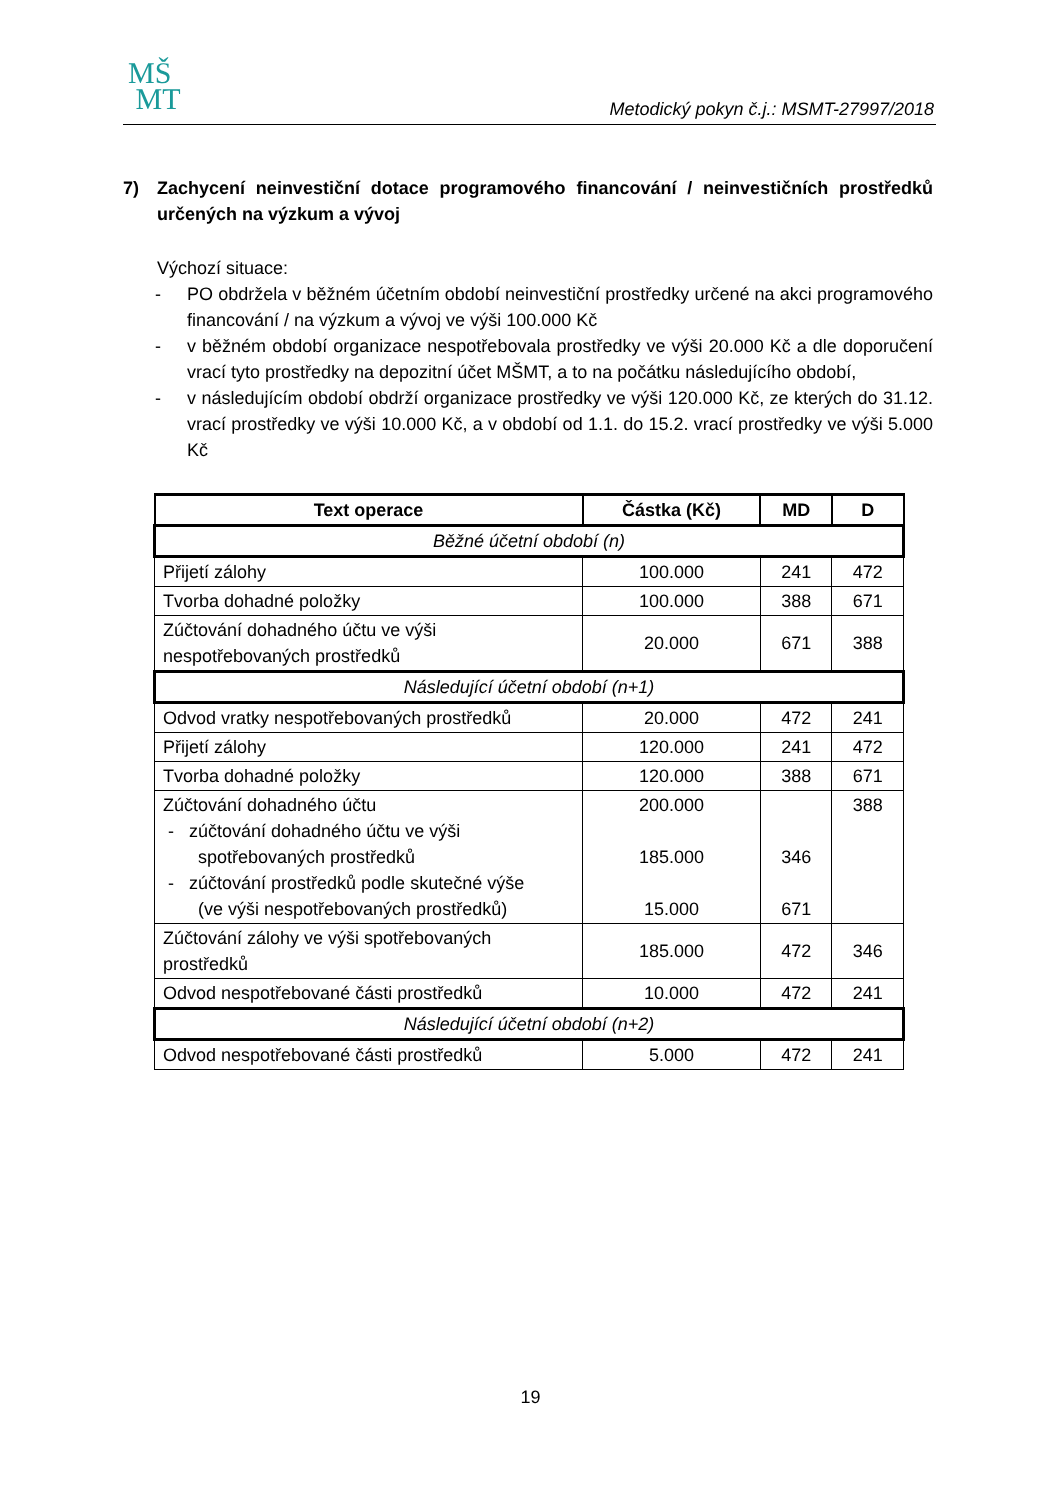MŠ
MT
Metodický pokyn č.j.: MSMT-27997/2018
7) Zachycení neinvestiční dotace programového financování / neinvestičních prostředků určených na výzkum a vývoj
Výchozí situace:
- PO obdržela v běžném účetním období neinvestiční prostředky určené na akci programového financování / na výzkum a vývoj ve výši 100.000 Kč
- v běžném období organizace nespotřebovala prostředky ve výši 20.000 Kč a dle doporučení vrací tyto prostředky na depozitní účet MŠMT, a to na počátku následujícího období,
- v následujícím období obdrží organizace prostředky ve výši 120.000 Kč, ze kterých do 31.12. vrací prostředky ve výši 10.000 Kč, a v období od 1.1. do 15.2. vrací prostředky ve výši 5.000 Kč
| Text operace | Částka (Kč) | MD | D |
| --- | --- | --- | --- |
| Běžné účetní období (n) | | | |
| Přijetí zálohy | 100.000 | 241 | 472 |
| Tvorba dohadné položky | 100.000 | 388 | 671 |
| Zúčtování dohadného účtu ve výši nespotřebovaných prostředků | 20.000 | 671 | 388 |
| Následující účetní období (n+1) | | | |
| Odvod vratky nespotřebovaných prostředků | 20.000 | 472 | 241 |
| Přijetí zálohy | 120.000 | 241 | 472 |
| Tvorba dohadné položky | 120.000 | 388 | 671 |
| Zúčtování dohadného účtu - zúčtování dohadného účtu ve výši spotřebovaných prostředků - zúčtování prostředků podle skutečné výše (ve výši nespotřebovaných prostředků) | 200.000 185.000 15.000 | 346 671 | 388 |
| Zúčtování zálohy ve výši spotřebovaných prostředků | 185.000 | 472 | 346 |
| Odvod nespotřebované části prostředků | 10.000 | 472 | 241 |
| Následující účetní období (n+2) | | | |
| Odvod nespotřebované části prostředků | 5.000 | 472 | 241 |
19